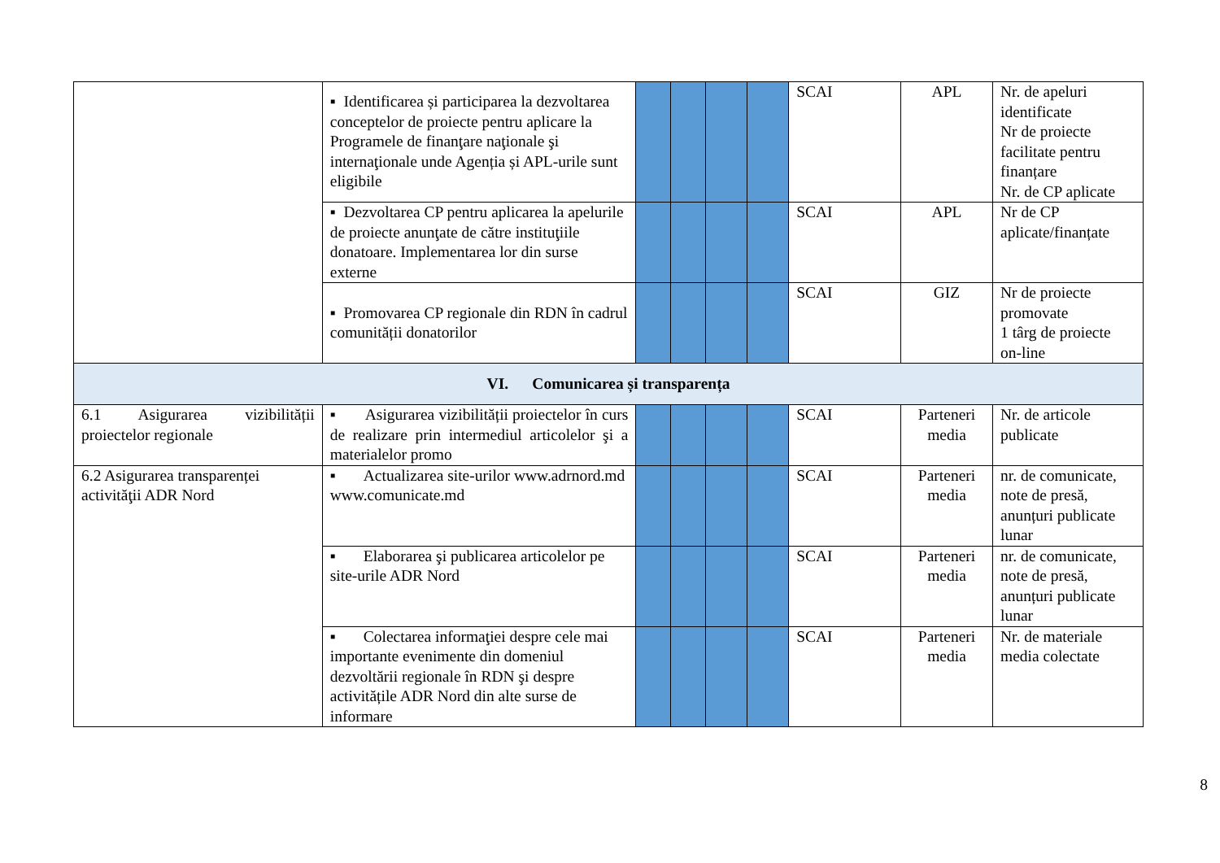| | ▪ Identificarea și participarea la dezvoltarea conceptelor de proiecte pentru aplicare la Programele de finanţare naţionale şi internaţionale unde Agenția și APL-urile sunt eligibile | | | | | SCAI | APL | Nr. de apeluri identificate Nr de proiecte facilitate pentru finanțare Nr. de CP aplicate |
| | ▪ Dezvoltarea CP pentru aplicarea la apelurile de proiecte anunţate de către instituţiile donatoare. Implementarea lor din surse externe | | | | | SCAI | APL | Nr de CP aplicate/finanțate |
| | ▪ Promovarea CP regionale din RDN în cadrul comunității donatorilor | | | | | SCAI | GIZ | Nr de proiecte promovate 1 târg de proiecte on-line |
| VI. Comunicarea și transparența | | | | | | | | |
| 6.1 Asigurarea vizibilității proiectelor regionale | ▪ Asigurarea vizibilității proiectelor în curs de realizare prin intermediul articolelor şi a materialelor promo | | | | | SCAI | Parteneri media | Nr. de articole publicate |
| 6.2 Asigurarea transparenței activităţii ADR Nord | ▪ Actualizarea site-urilor www.adrnord.md www.comunicate.md | | | | | SCAI | Parteneri media | nr. de comunicate, note de presă, anunțuri publicate lunar |
| | ▪ Elaborarea şi publicarea articolelor pe site-urile ADR Nord | | | | | SCAI | Parteneri media | nr. de comunicate, note de presă, anunțuri publicate lunar |
| | ▪ Colectarea informaţiei despre cele mai importante evenimente din domeniul dezvoltării regionale în RDN şi despre activitățile ADR Nord din alte surse de informare | | | | | SCAI | Parteneri media | Nr. de materiale media colectate |
8